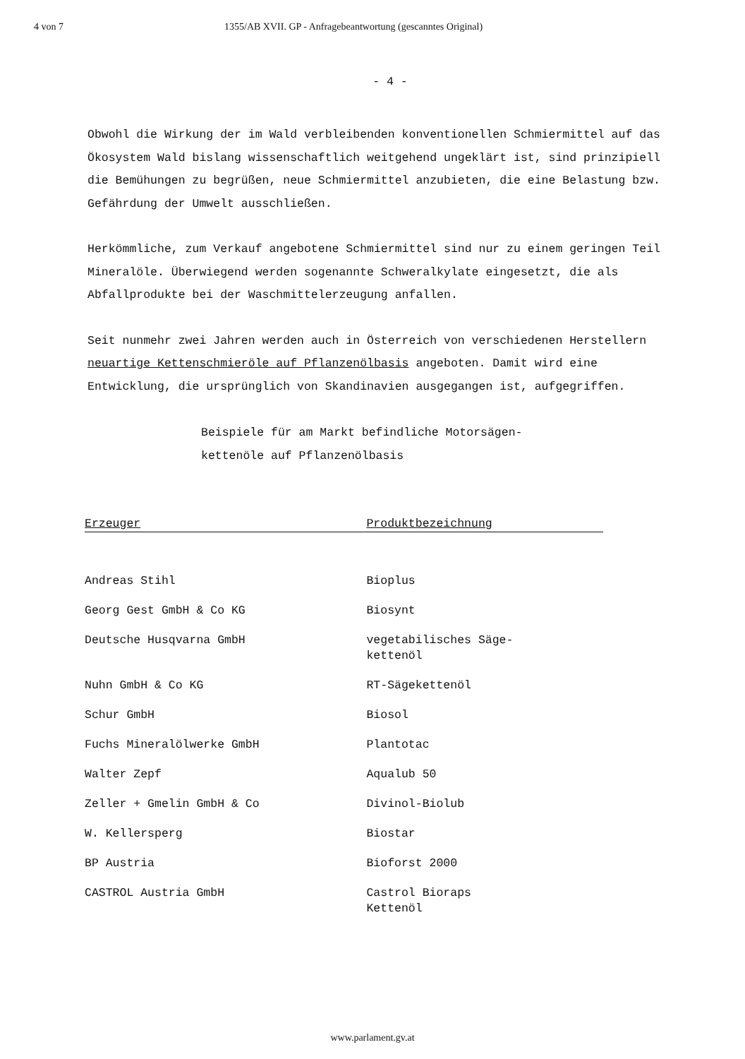4 von 7 1355/AB XVII. GP - Anfragebeantwortung (gescanntes Original)
- 4 -
Obwohl die Wirkung der im Wald verbleibenden konventionellen Schmiermittel auf das Ökosystem Wald bislang wissenschaftlich weitgehend ungeklärt ist, sind prinzipiell die Bemühungen zu begrüßen, neue Schmiermittel anzubieten, die eine Belastung bzw. Gefährdung der Umwelt ausschließen.
Herkömmliche, zum Verkauf angebotene Schmiermittel sind nur zu einem geringen Teil Mineralöle. Überwiegend werden sogenannte Schweralkylate eingesetzt, die als Abfallprodukte bei der Waschmittelerzeugung anfallen.
Seit nunmehr zwei Jahren werden auch in Österreich von verschiedenen Herstellern neuartige Kettenschmieröle auf Pflanzenölbasis angeboten. Damit wird eine Entwicklung, die ursprünglich von Skandinavien ausgegangen ist, aufgegriffen.
Beispiele für am Markt befindliche Motorsägen-
kettenöle auf Pflanzenölbasis
| Erzeuger | Produktbezeichnung |
| --- | --- |
| Andreas Stihl | Bioplus |
| Georg Gest GmbH & Co KG | Biosynt |
| Deutsche Husqvarna GmbH | vegetabilisches Säge- kettenöl |
| Nuhn GmbH & Co KG | RT-Sägekettenöl |
| Schur GmbH | Biosol |
| Fuchs Mineralölwerke GmbH | Plantotac |
| Walter Zepf | Aqualub 50 |
| Zeller + Gmelin GmbH & Co | Divinol-Biolub |
| W. Kellersperg | Biostar |
| BP Austria | Bioforst 2000 |
| CASTROL Austria GmbH | Castrol Bioraps Kettenöl |
www.parlament.gv.at